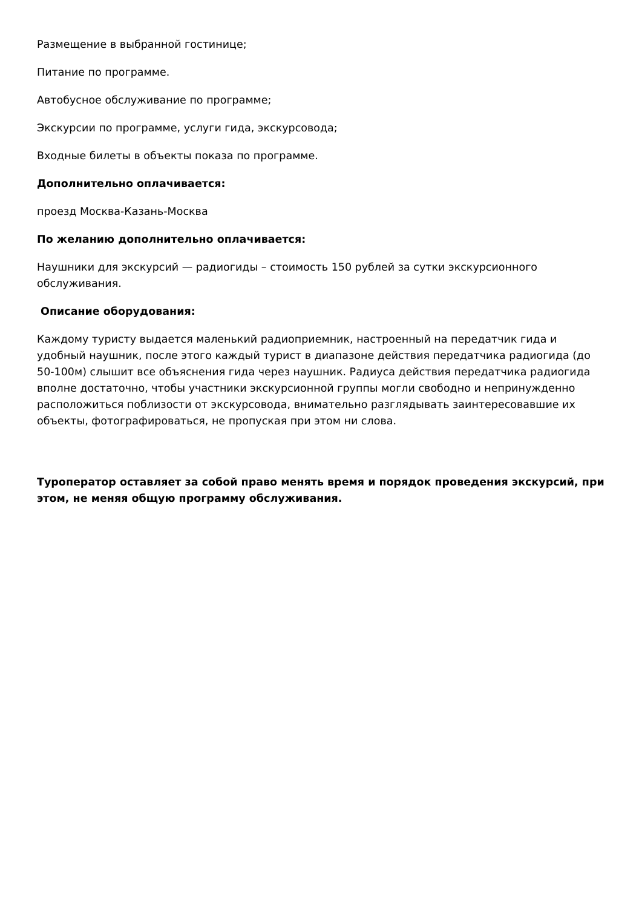Размещение в выбранной гостинице;
Питание по программе.
Автобусное обслуживание по программе;
Экскурсии по программе, услуги гида, экскурсовода;
Входные билеты в объекты показа по программе.
Дополнительно оплачивается:
проезд Москва-Казань-Москва
По желанию дополнительно оплачивается:
Наушники для экскурсий — радиогиды – стоимость 150 рублей за сутки экскурсионного обслуживания.
Описание оборудования:
Каждому туристу выдается маленький радиоприемник, настроенный на передатчик гида и удобный наушник, после этого каждый турист в диапазоне действия передатчика радиогида (до 50-100м) слышит все объяснения гида через наушник. Радиуса действия передатчика радиогида вполне достаточно, чтобы участники экскурсионной группы могли свободно и непринужденно расположиться поблизости от экскурсовода, внимательно разглядывать заинтересовавшие их объекты, фотографироваться, не пропуская при этом ни слова.
Туроператор оставляет за собой право менять время и порядок проведения экскурсий, при этом, не меняя общую программу обслуживания.